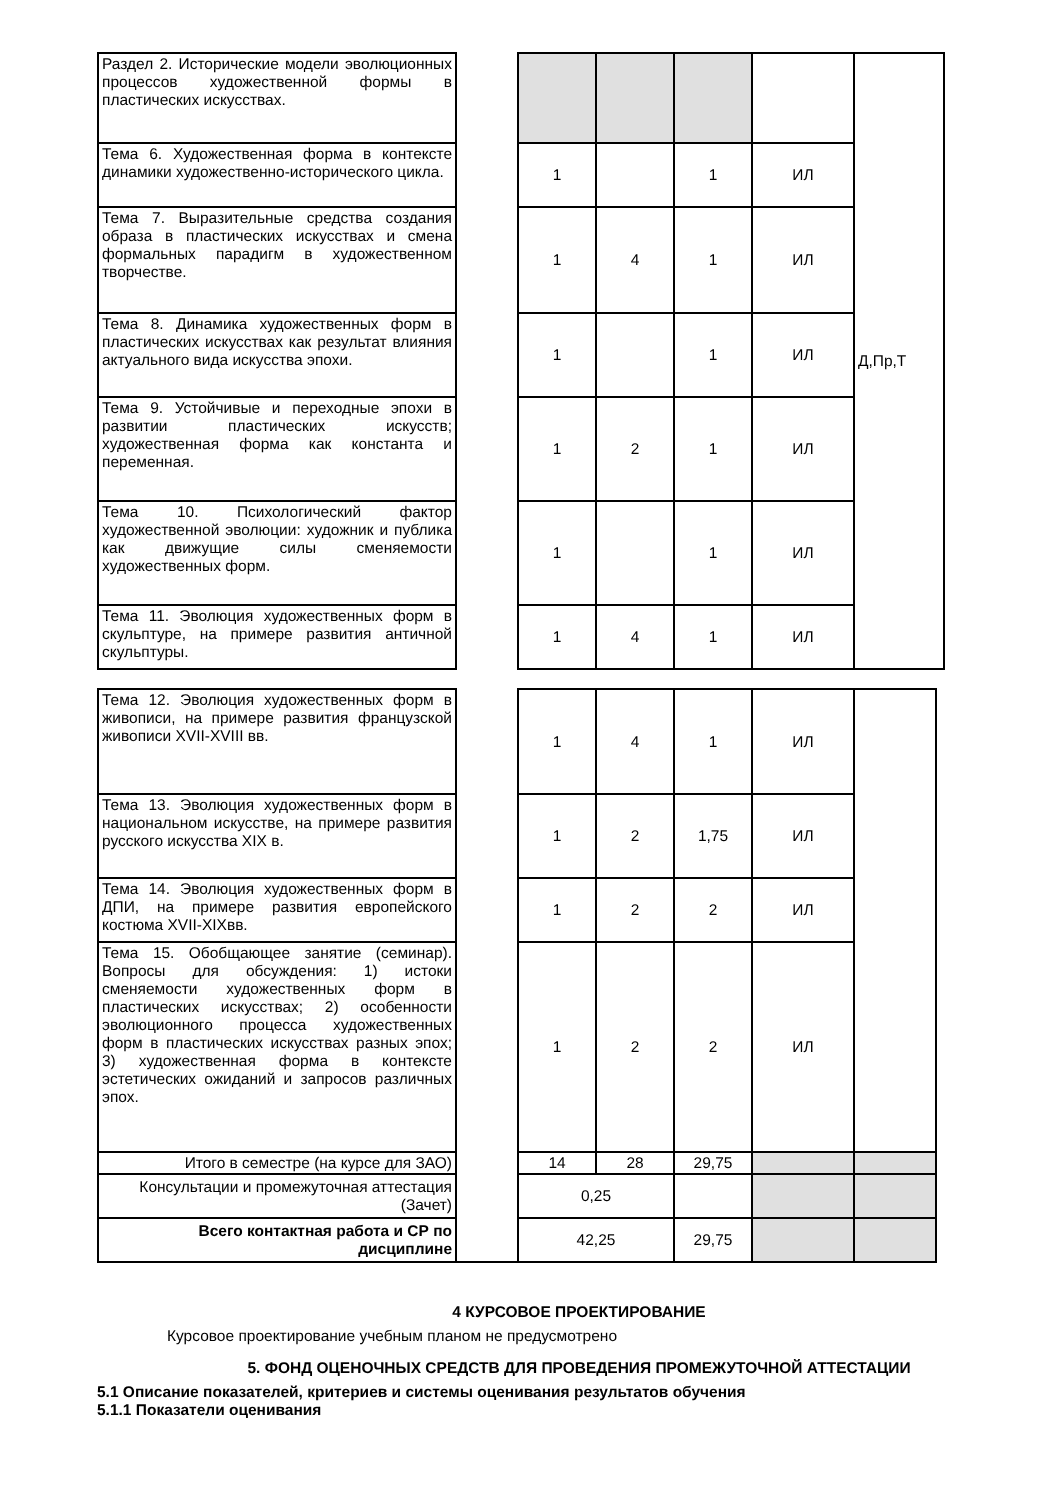| Раздел 2. Исторические модели эволюционных процессов художественной формы в пластических искусствах. | | | | | | Д,Пр,Т |
| Тема 6. Художественная форма в контексте динамики художественно-исторического цикла. | | 1 | | 1 | ИЛ | |
| Тема 7. Выразительные средства создания образа в пластических искусствах и смена формальных парадигм в художественном творчестве. | | 1 | 4 | 1 | ИЛ | |
| Тема 8. Динамика художественных форм в пластических искусствах как результат влияния актуального вида искусства эпохи. | | 1 | | 1 | ИЛ | |
| Тема 9. Устойчивые и переходные эпохи в развитии пластических искусств; художественная форма как константа и переменная. | | 1 | 2 | 1 | ИЛ | |
| Тема 10. Психологический фактор художественной эволюции: художник и публика как движущие силы сменяемости художественных форм. | | 1 | | 1 | ИЛ | |
| Тема 11. Эволюция художественных форм в скульптуре, на примере развития античной скульптуры. | | 1 | 4 | 1 | ИЛ | |
| Тема 12. Эволюция художественных форм в живописи, на примере развития французской живописи XVII-XVIII вв. | | 1 | 4 | 1 | ИЛ | |
| Тема 13. Эволюция художественных форм в национальном искусстве, на примере развития русского искусства XIX в. | | 1 | 2 | 1,75 | ИЛ | |
| Тема 14. Эволюция художественных форм в ДПИ, на примере развития европейского костюма XVII-XIXвв. | | 1 | 2 | 2 | ИЛ | |
| Тема 15. Обобщающее занятие (семинар). Вопросы для обсуждения: 1) истоки сменяемости художественных форм в пластических искусствах; 2) особенности эволюционного процесса художественных форм в пластических искусствах разных эпох; 3) художественная форма в контексте эстетических ожиданий и запросов различных эпох. | | 1 | 2 | 2 | ИЛ | |
| Итого в семестре (на курсе для ЗАО) | | 14 | 28 | 29,75 | | |
| Консультации и промежуточная аттестация (Зачет) | | 0,25 | | | | |
| Всего контактная работа и СР по дисциплине | | 42,25 | | 29,75 | | |
4 КУРСОВОЕ ПРОЕКТИРОВАНИЕ
Курсовое проектирование учебным планом не предусмотрено
5. ФОНД ОЦЕНОЧНЫХ СРЕДСТВ ДЛЯ ПРОВЕДЕНИЯ ПРОМЕЖУТОЧНОЙ АТТЕСТАЦИИ
5.1 Описание показателей, критериев и системы оценивания результатов обучения
5.1.1 Показатели оценивания